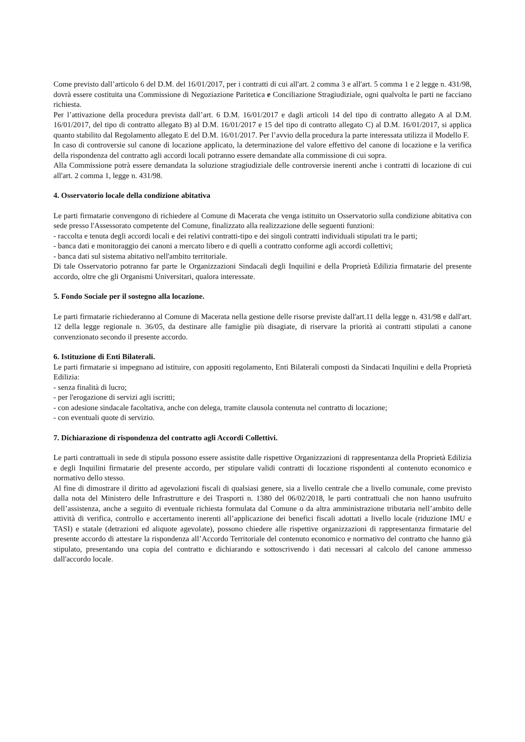Come previsto dall’articolo 6 del D.M. del 16/01/2017, per i contratti di cui all'art. 2 comma 3 e all'art. 5 comma 1 e 2 legge n. 431/98, dovrà essere costituita una Commissione di Negoziazione Paritetica e Conciliazione Stragiudiziale, ogni qualvolta le parti ne facciano richiesta.
Per l’attivazione della procedura prevista dall’art. 6 D.M. 16/01/2017 e dagli articoli 14 del tipo di contratto allegato A al D.M. 16/01/2017, del tipo di contratto allegato B) al D.M. 16/01/2017 e 15 del tipo di contratto allegato C) al D.M. 16/01/2017, si applica quanto stabilito dal Regolamento allegato E del D.M. 16/01/2017. Per l’avvio della procedura la parte interessata utilizza il Modello F.
In caso di controversie sul canone di locazione applicato, la determinazione del valore effettivo del canone di locazione e la verifica della rispondenza del contratto agli accordi locali potranno essere demandate alla commissione di cui sopra.
Alla Commissione potrà essere demandata la soluzione stragiudiziale delle controversie inerenti anche i contratti di locazione di cui all'art. 2 comma 1, legge n. 431/98.
4. Osservatorio locale della condizione abitativa
Le parti firmatarie convengono di richiedere al Comune di Macerata che venga istituito un Osservatorio sulla condizione abitativa con sede presso l'Assessorato competente del Comune, finalizzato alla realizzazione delle seguenti funzioni:
- raccolta e tenuta degli accordi locali e dei relativi contratti-tipo e dei singoli contratti individuali stipulati tra le parti;
- banca dati e monitoraggio dei canoni a mercato libero e di quelli a contratto conforme agli accordi collettivi;
- banca dati sul sistema abitativo nell'ambito territoriale.
Di tale Osservatorio potranno far parte le Organizzazioni Sindacali degli Inquilini e della Proprietà Edilizia firmatarie del presente accordo, oltre che gli Organismi Universitari, qualora interessate.
5. Fondo Sociale per il sostegno alla locazione.
Le parti firmatarie richiederanno al Comune di Macerata nella gestione delle risorse previste dall'art.11 della legge n. 431/98 e dall'art. 12 della legge regionale n. 36/05, da destinare alle famiglie più disagiate, di riservare la priorità ai contratti stipulati a canone convenzionato secondo il presente accordo.
6. Istituzione di Enti Bilaterali.
Le parti firmatarie si impegnano ad istituire, con appositi regolamento, Enti Bilaterali composti da Sindacati Inquilini e della Proprietà Edilizia:
- senza finalità di lucro;
- per l'erogazione di servizi agli iscritti;
- con adesione sindacale facoltativa, anche con delega, tramite clausola contenuta nel contratto di locazione;
- con eventuali quote di servizio.
7. Dichiarazione di rispondenza del contratto agli Accordi Collettivi.
Le parti contrattuali in sede di stipula possono essere assistite dalle rispettive Organizzazioni di rappresentanza della Proprietà Edilizia e degli Inquilini firmatarie del presente accordo, per stipulare validi contratti di locazione rispondenti al contenuto economico e normativo dello stesso.
Al fine di dimostrare il diritto ad agevolazioni fiscali di qualsiasi genere, sia a livello centrale che a livello comunale, come previsto dalla nota del Ministero delle Infrastrutture e dei Trasporti n. 1380 del 06/02/2018, le parti contrattuali che non hanno usufruito dell’assistenza, anche a seguito di eventuale richiesta formulata dal Comune o da altra amministrazione tributaria nell’ambito delle attività di verifica, controllo e accertamento inerenti all’applicazione dei benefici fiscali adottati a livello locale (riduzione IMU e TASI) e statale (detrazioni ed aliquote agevolate), possono chiedere alle rispettive organizzazioni di rappresentanza firmatarie del presente accordo di attestare la rispondenza all’Accordo Territoriale del contenuto economico e normativo del contratto che hanno già stipulato, presentando una copia del contratto e dichiarando e sottoscrivendo i dati necessari al calcolo del canone ammesso dall'accordo locale.